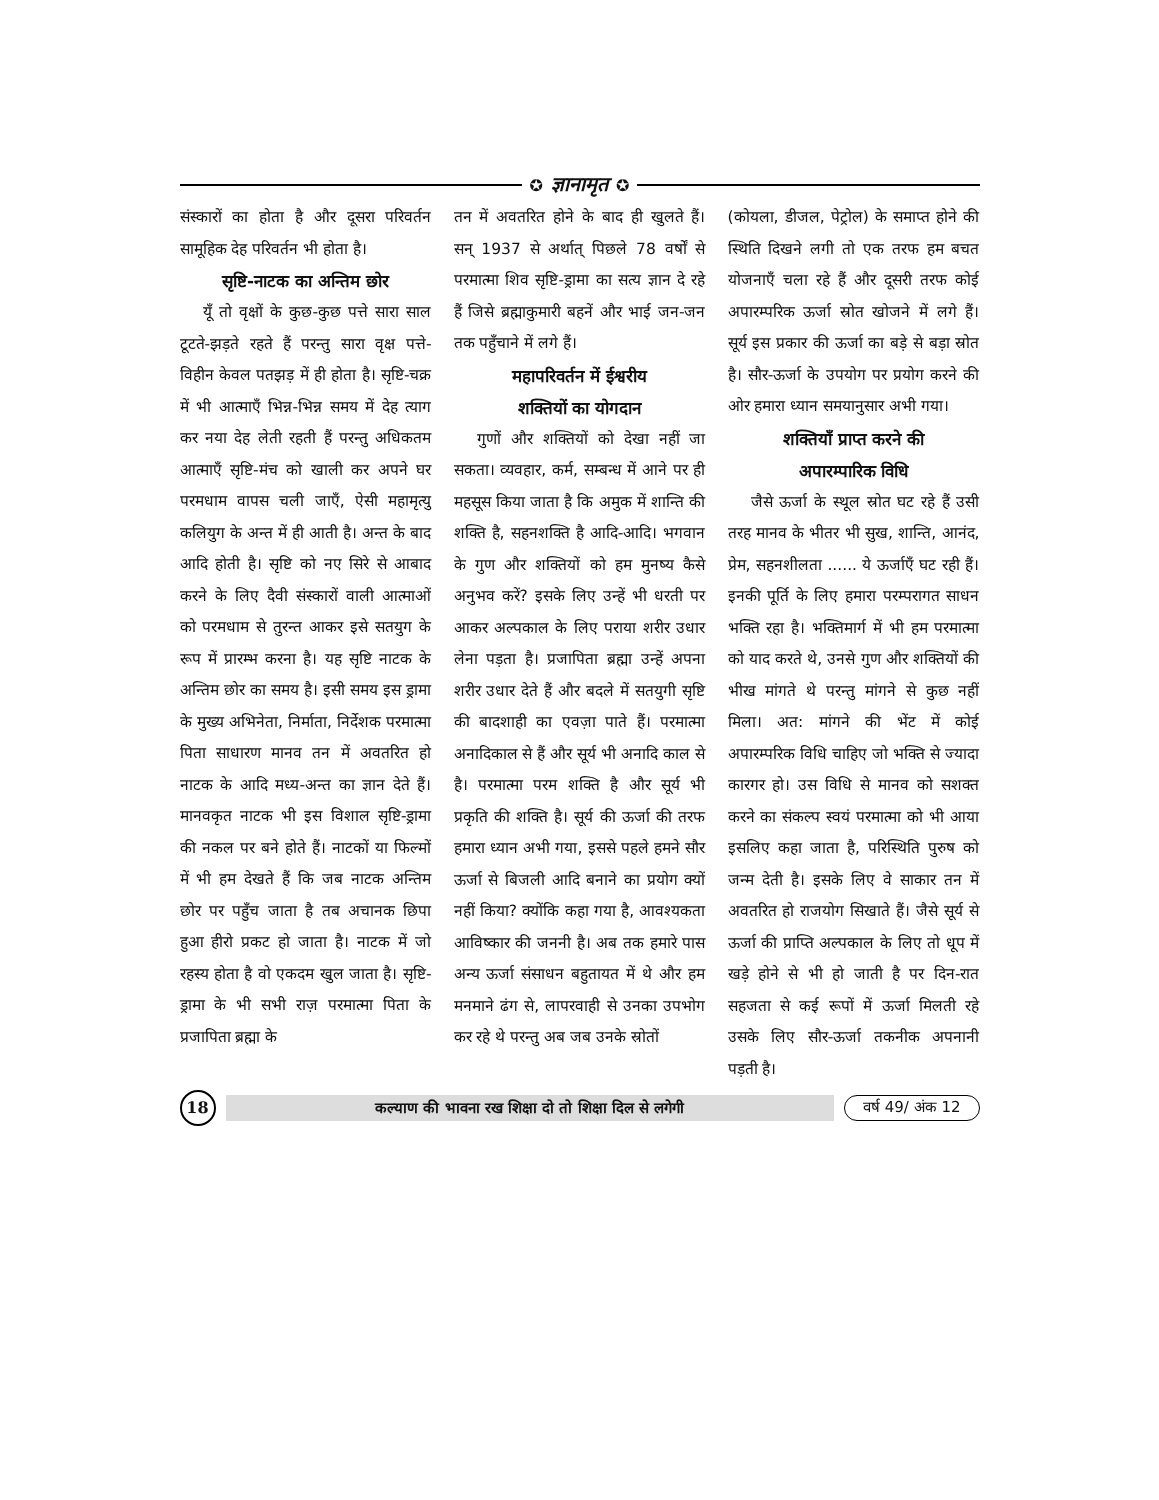✪ ज्ञानामृत ✪
संस्कारों का होता है और दूसरा परिवर्तन सामूहिक देह परिवर्तन भी होता है।
सृष्टि-नाटक का अन्तिम छोर
यूँ तो वृक्षों के कुछ-कुछ पत्ते सारा साल टूटते-झड़ते रहते हैं परन्तु सारा वृक्ष पत्ते-विहीन केवल पतझड़ में ही होता है। सृष्टि-चक्र में भी आत्माएँ भिन्न-भिन्न समय में देह त्याग कर नया देह लेती रहती हैं परन्तु अधिकतम आत्माएँ सृष्टि-मंच को खाली कर अपने घर परमधाम वापस चली जाएँ, ऐसी महामृत्यु कलियुग के अन्त में ही आती है। अन्त के बाद आदि होती है। सृष्टि को नए सिरे से आबाद करने के लिए दैवी संस्कारों वाली आत्माओं को परमधाम से तुरन्त आकर इसे सतयुग के रूप में प्रारम्भ करना है। यह सृष्टि नाटक के अन्तिम छोर का समय है। इसी समय इस ड्रामा के मुख्य अभिनेता, निर्माता, निर्देशक परमात्मा पिता साधारण मानव तन में अवतरित हो नाटक के आदि मध्य-अन्त का ज्ञान देते हैं। मानवकृत नाटक भी इस विशाल सृष्टि-ड्रामा की नकल पर बने होते हैं। नाटकों या फिल्मों में भी हम देखते हैं कि जब नाटक अन्तिम छोर पर पहुँच जाता है तब अचानक छिपा हुआ हीरो प्रकट हो जाता है। नाटक में जो रहस्य होता है वो एकदम खुल जाता है। सृष्टि-ड्रामा के भी सभी राज़ परमात्मा पिता के प्रजापिता ब्रह्मा के
तन में अवतरित होने के बाद ही खुलते हैं। सन् 1937 से अर्थात् पिछले 78 वर्षों से परमात्मा शिव सृष्टि-ड्रामा का सत्य ज्ञान दे रहे हैं जिसे ब्रह्माकुमारी बहनें और भाई जन-जन तक पहुँचाने में लगे हैं।
महापरिवर्तन में ईश्वरीय
शक्तियों का योगदान
गुणों और शक्तियों को देखा नहीं जा सकता। व्यवहार, कर्म, सम्बन्ध में आने पर ही महसूस किया जाता है कि अमुक में शान्ति की शक्ति है, सहनशक्ति है आदि-आदि। भगवान के गुण और शक्तियों को हम मुनष्य कैसे अनुभव करें? इसके लिए उन्हें भी धरती पर आकर अल्पकाल के लिए पराया शरीर उधार लेना पड़ता है। प्रजापिता ब्रह्मा उन्हें अपना शरीर उधार देते हैं और बदले में सतयुगी सृष्टि की बादशाही का एवज़ा पाते हैं। परमात्मा अनादिकाल से हैं और सूर्य भी अनादि काल से है। परमात्मा परम शक्ति है और सूर्य भी प्रकृति की शक्ति है। सूर्य की ऊर्जा की तरफ हमारा ध्यान अभी गया, इससे पहले हमने सौर ऊर्जा से बिजली आदि बनाने का प्रयोग क्यों नहीं किया? क्योंकि कहा गया है, आवश्यकता आविष्कार की जननी है। अब तक हमारे पास अन्य ऊर्जा संसाधन बहुतायत में थे और हम मनमाने ढंग से, लापरवाही से उनका उपभोग कर रहे थे परन्तु अब जब उनके स्रोतों
(कोयला, डीजल, पेट्रोल) के समाप्त होने की स्थिति दिखने लगी तो एक तरफ हम बचत योजनाएँ चला रहे हैं और दूसरी तरफ कोई अपारम्परिक ऊर्जा स्रोत खोजने में लगे हैं। सूर्य इस प्रकार की ऊर्जा का बड़े से बड़ा स्रोत है। सौर-ऊर्जा के उपयोग पर प्रयोग करने की ओर हमारा ध्यान समयानुसार अभी गया।
शक्तियाँ प्राप्त करने की
अपारम्पारिक विधि
जैसे ऊर्जा के स्थूल स्रोत घट रहे हैं उसी तरह मानव के भीतर भी सुख, शान्ति, आनंद, प्रेम, सहनशीलता ...... ये ऊर्जाएँ घट रही हैं। इनकी पूर्ति के लिए हमारा परम्परागत साधन भक्ति रहा है। भक्तिमार्ग में भी हम परमात्मा को याद करते थे, उनसे गुण और शक्तियों की भीख मांगते थे परन्तु मांगने से कुछ नहीं मिला। अत: मांगने की भेंट में कोई अपारम्परिक विधि चाहिए जो भक्ति से ज्यादा कारगर हो। उस विधि से मानव को सशक्त करने का संकल्प स्वयं परमात्मा को भी आया इसलिए कहा जाता है, परिस्थिति पुरुष को जन्म देती है। इसके लिए वे साकार तन में अवतरित हो राजयोग सिखाते हैं। जैसे सूर्य से ऊर्जा की प्राप्ति अल्पकाल के लिए तो धूप में खड़े होने से भी हो जाती है पर दिन-रात सहजता से कई रूपों में ऊर्जा मिलती रहे उसके लिए सौर-ऊर्जा तकनीक अपनानी पड़ती है।
18
कल्याण की भावना रख शिक्षा दो तो शिक्षा दिल से लगेगी
वर्ष 49/ अंक 12